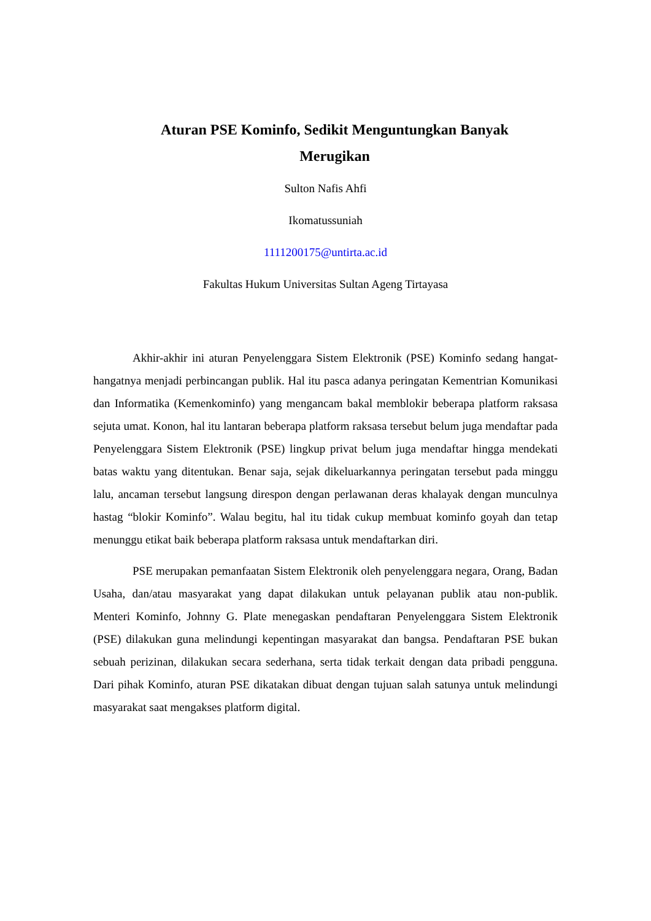Aturan PSE Kominfo, Sedikit Menguntungkan Banyak
Merugikan
Sulton Nafis Ahfi
Ikomatussuniah
1111200175@untirta.ac.id
Fakultas Hukum Universitas Sultan Ageng Tirtayasa
Akhir-akhir ini aturan Penyelenggara Sistem Elektronik (PSE) Kominfo sedang hangat-hangatnya menjadi perbincangan publik. Hal itu pasca adanya peringatan Kementrian Komunikasi dan Informatika (Kemenkominfo) yang mengancam bakal memblokir beberapa platform raksasa sejuta umat. Konon, hal itu lantaran beberapa platform raksasa tersebut belum juga mendaftar pada Penyelenggara Sistem Elektronik (PSE) lingkup privat belum juga mendaftar hingga mendekati batas waktu yang ditentukan. Benar saja, sejak dikeluarkannya peringatan tersebut pada minggu lalu, ancaman tersebut langsung direspon dengan perlawanan deras khalayak dengan munculnya hastag “blokir Kominfo”. Walau begitu, hal itu tidak cukup membuat kominfo goyah dan tetap menunggu etikat baik beberapa platform raksasa untuk mendaftarkan diri.
PSE merupakan pemanfaatan Sistem Elektronik oleh penyelenggara negara, Orang, Badan Usaha, dan/atau masyarakat yang dapat dilakukan untuk pelayanan publik atau non-publik. Menteri Kominfo, Johnny G. Plate menegaskan pendaftaran Penyelenggara Sistem Elektronik (PSE) dilakukan guna melindungi kepentingan masyarakat dan bangsa. Pendaftaran PSE bukan sebuah perizinan, dilakukan secara sederhana, serta tidak terkait dengan data pribadi pengguna. Dari pihak Kominfo, aturan PSE dikatakan dibuat dengan tujuan salah satunya untuk melindungi masyarakat saat mengakses platform digital.